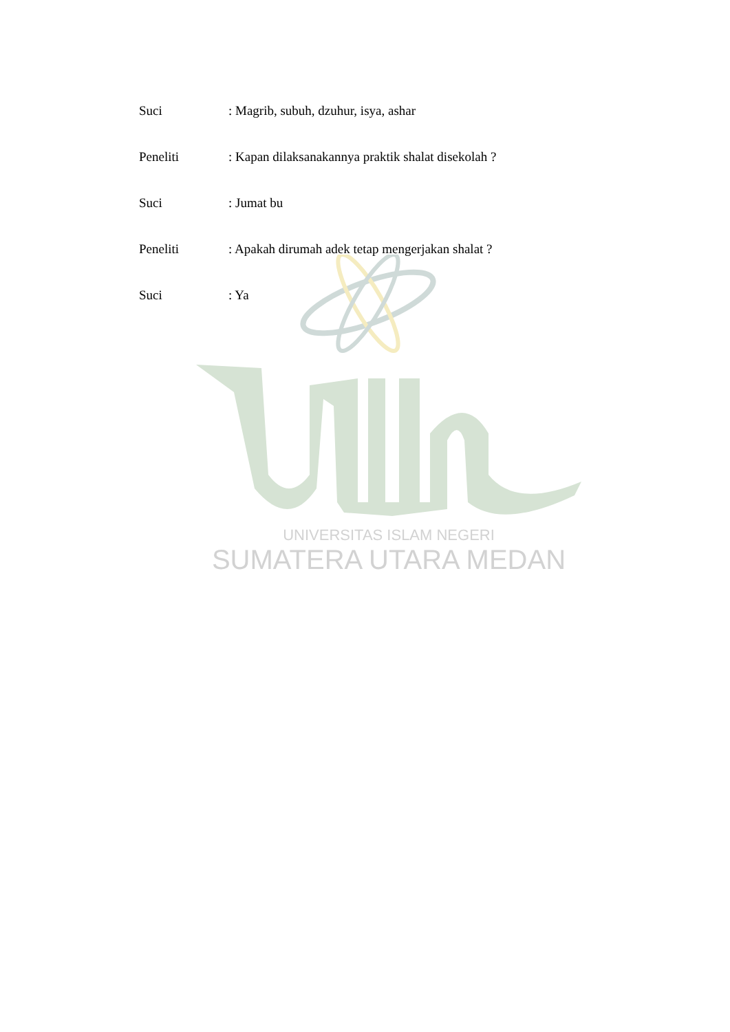UNIVERSITAS ISLAM NEGERI
SUMATERA UTARA MEDAN
Suci: Magrib, subuh, dzuhur, isya, ashar
Peneliti: Kapan dilaksanakannya praktik shalat disekolah ?
Suci: Jumat bu
Peneliti: Apakah dirumah adek tetap mengerjakan shalat ?
Suci: Ya